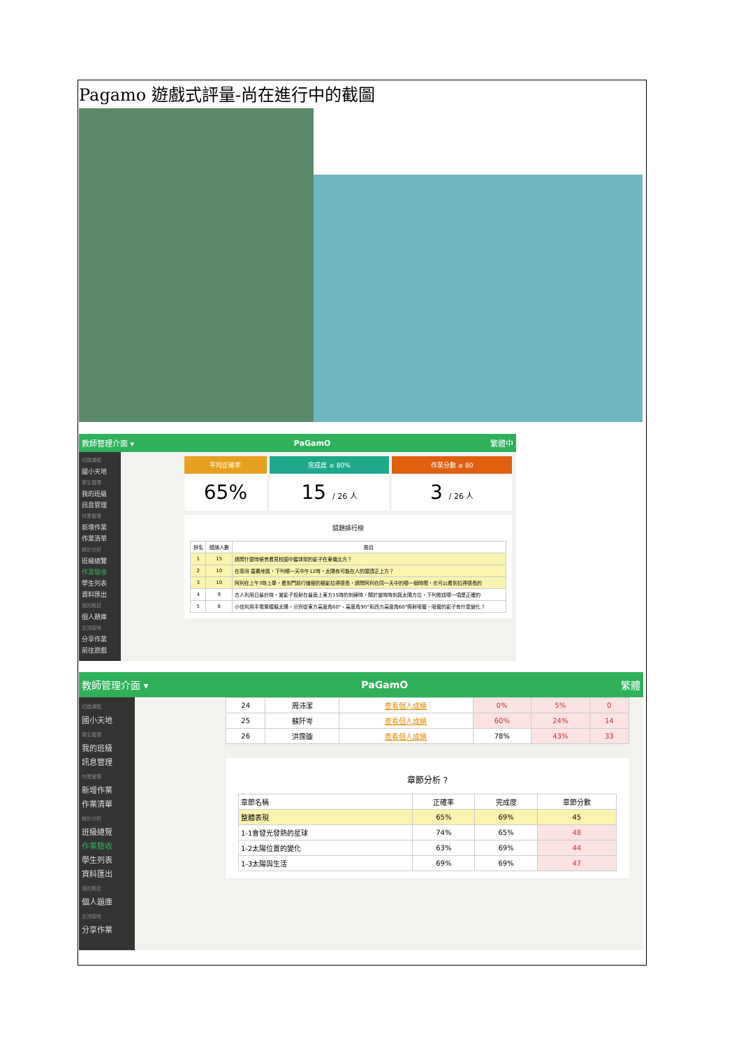Pagamo 遊戲式評量-尚在進行中的截圖
教師管理介面 ▾ PaGamO 繁體中
切換課程
國小天地
學生管理
我的班級
訊息管理
作業管理
新增作業
作業清單
統計分析
班級總覽
作業驗收
學生列表
資料匯出
我的題目
個人題庫
交流園地
分享作業
前往遊戲
平均正確率
65%
完成度 ≥ 80%
15 / 26 人
作業分數 ≥ 80
3 / 26 人
錯題排行榜
| 排名 | 錯誤人數 | 題目 |
| --- | --- | --- |
| 1 | 15 | 請問什麼時候會看見校園中籃球架的影子在東偏北方？ |
| 2 | 10 | 在臺灣 嘉義地區，下列哪一天中午12時，太陽有可能在人的頭頂正上方？ |
| 3 | 10 | 阿利在上午7時上學，看到門前行道樹的樹影拉得很長，請問阿利在同一天中的哪一個時間，也可以看到拉得很長的 |
| 4 | 9 | 古人利用日晷計時，當影子投射在晷面上東方15時的刻線時，關於當時時刻與太陽方位，下列敘述哪一項是正確的 |
| 5 | 8 | 小佳利用手電筒模擬太陽，分別從東方高度角60°、高度角90°和西方高度角60°照射吸管，吸管的影子有什麼變化？ |
教師管理介面 ▾ PaGamO 繁體
切換課程
國小天地
學生管理
我的班級
訊息管理
作業管理
新增作業
作業清單
統計分析
班級總覽
作業驗收
學生列表
資料匯出
我的題目
個人題庫
交流園地
分享作業
| 24 | 周沛潔 | 查看個人成績 | 0% | 5% | 0 |
| 25 | 蘇阡岑 | 查看個人成績 | 60% | 24% | 14 |
| 26 | 洪霈璇 | 查看個人成績 | 78% | 43% | 33 |
章節分析 ?
| 章節名稱 | 正確率 | 完成度 | 章節分數 |
| --- | --- | --- | --- |
| 整體表現 | 65% | 69% | 45 |
| 1-1會發光發熱的星球 | 74% | 65% | 48 |
| 1-2太陽位置的變化 | 63% | 69% | 44 |
| 1-3太陽與生活 | 69% | 69% | 47 |